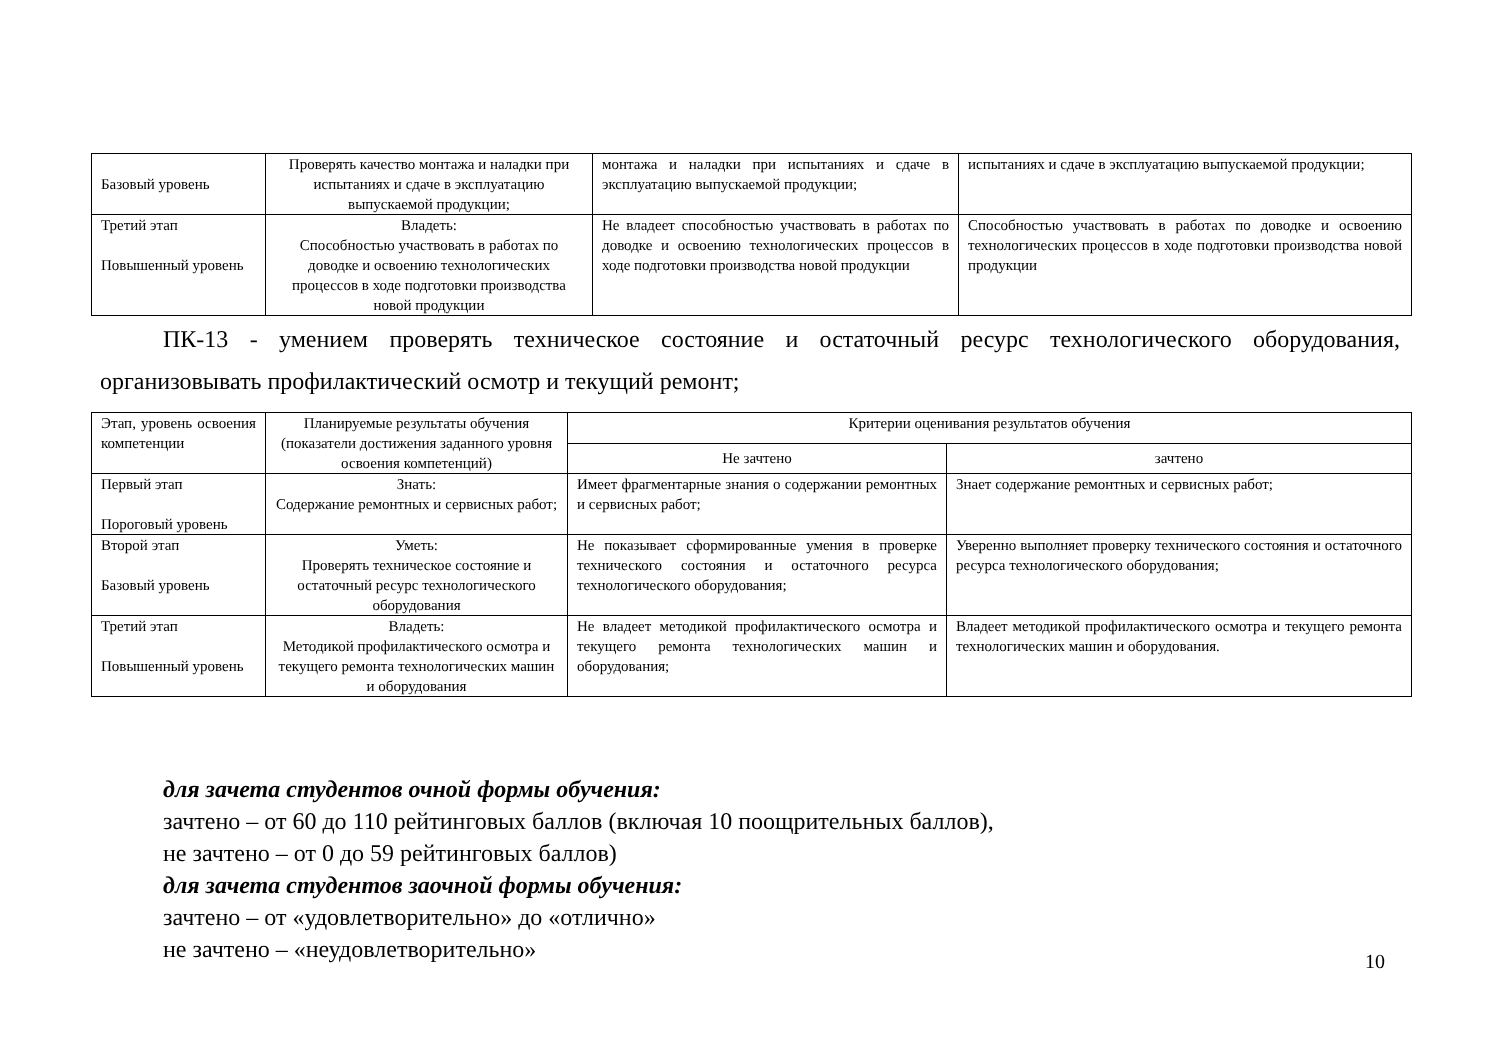| Базовый уровень | Проверять качество монтажа и наладки при испытаниях и сдаче в эксплуатацию выпускаемой продукции; | монтажа и наладки при испытаниях и сдаче в эксплуатацию выпускаемой продукции; | испытаниях и сдаче в эксплуатацию выпускаемой продукции; |
| Третий этап Повышенный уровень | Владеть: Способностью участвовать в работах по доводке и освоению технологических процессов в ходе подготовки производства новой продукции | Не владеет способностью участвовать в работах по доводке и освоению технологических процессов в ходе подготовки производства новой продукции | Способностью участвовать в работах по доводке и освоению технологических процессов в ходе подготовки производства новой продукции |
ПК-13 - умением проверять техническое состояние и остаточный ресурс технологического оборудования, организовывать профилактический осмотр и текущий ремонт;
| Этап, уровень освоения компетенции | Планируемые результаты обучения (показатели достижения заданного уровня освоения компетенций) | Критерии оценивания результатов обучения | |
| | | Не зачтено | зачтено |
| Первый этап Пороговый уровень | Знать: Содержание ремонтных и сервисных работ; | Имеет фрагментарные знания о содержании ремонтных и сервисных работ; | Знает содержание ремонтных и сервисных работ; |
| Второй этап Базовый уровень | Уметь: Проверять техническое состояние и остаточный ресурс технологического оборудования | Не показывает сформированные умения в проверке технического состояния и остаточного ресурса технологического оборудования; | Уверенно выполняет проверку технического состояния и остаточного ресурса технологического оборудования; |
| Третий этап Повышенный уровень | Владеть: Методикой профилактического осмотра и текущего ремонта технологических машин и оборудования | Не владеет методикой профилактического осмотра и текущего ремонта технологических машин и оборудования; | Владеет методикой профилактического осмотра и текущего ремонта технологических машин и оборудования. |
для зачета студентов очной формы обучения:
зачтено – от 60 до 110 рейтинговых баллов (включая 10 поощрительных баллов),
не зачтено – от 0 до 59 рейтинговых баллов)
для зачета студентов заочной формы обучения:
зачтено – от «удовлетворительно» до «отлично»
не зачтено – «неудовлетворительно»
10